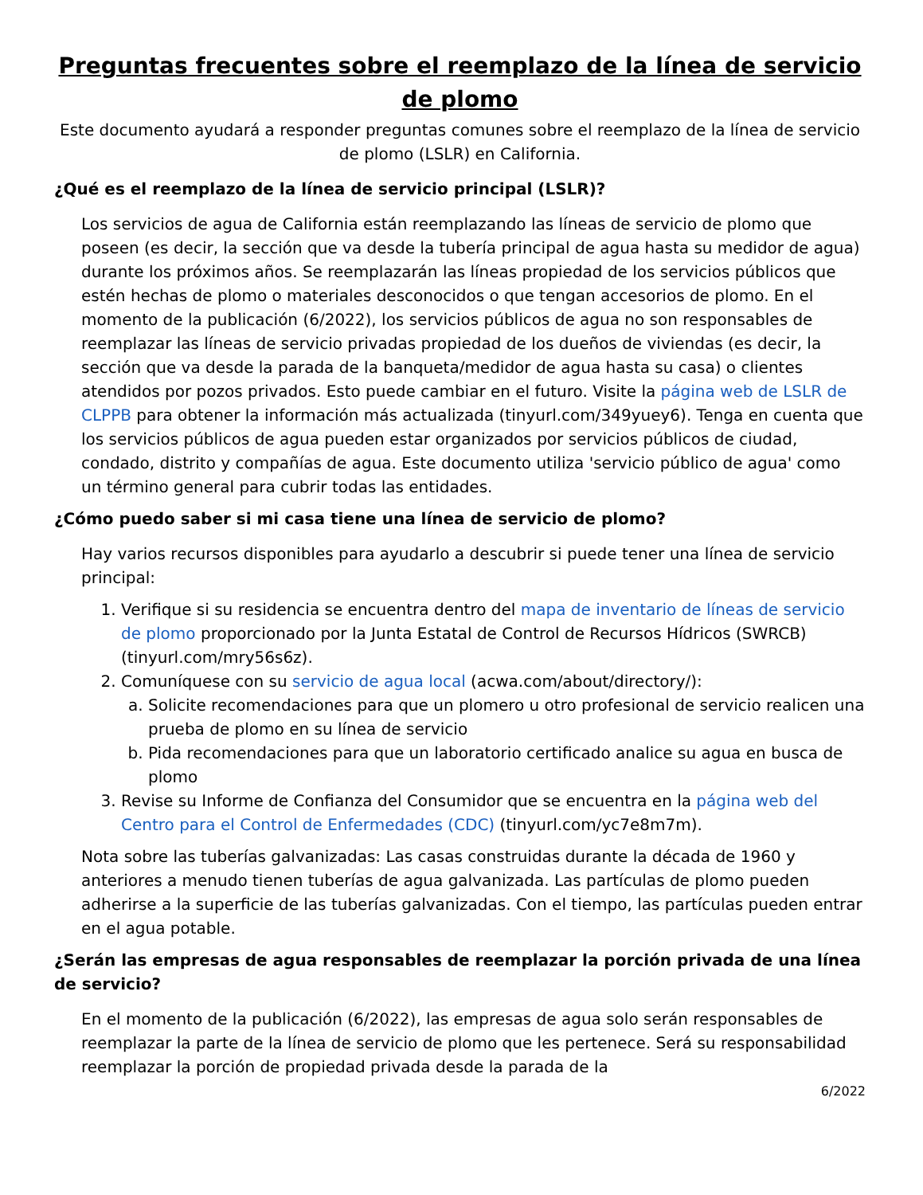Preguntas frecuentes sobre el reemplazo de la línea de servicio de plomo
Este documento ayudará a responder preguntas comunes sobre el reemplazo de la línea de servicio de plomo (LSLR) en California.
¿Qué es el reemplazo de la línea de servicio principal (LSLR)?
Los servicios de agua de California están reemplazando las líneas de servicio de plomo que poseen (es decir, la sección que va desde la tubería principal de agua hasta su medidor de agua) durante los próximos años. Se reemplazarán las líneas propiedad de los servicios públicos que estén hechas de plomo o materiales desconocidos o que tengan accesorios de plomo. En el momento de la publicación (6/2022), los servicios públicos de agua no son responsables de reemplazar las líneas de servicio privadas propiedad de los dueños de viviendas (es decir, la sección que va desde la parada de la banqueta/medidor de agua hasta su casa) o clientes atendidos por pozos privados. Esto puede cambiar en el futuro. Visite la página web de LSLR de CLPPB para obtener la información más actualizada (tinyurl.com/349yuey6). Tenga en cuenta que los servicios públicos de agua pueden estar organizados por servicios públicos de ciudad, condado, distrito y compañías de agua. Este documento utiliza 'servicio público de agua' como un término general para cubrir todas las entidades.
¿Cómo puedo saber si mi casa tiene una línea de servicio de plomo?
Hay varios recursos disponibles para ayudarlo a descubrir si puede tener una línea de servicio principal:
1. Verifique si su residencia se encuentra dentro del mapa de inventario de líneas de servicio de plomo proporcionado por la Junta Estatal de Control de Recursos Hídricos (SWRCB) (tinyurl.com/mry56s6z).
2. Comuníquese con su servicio de agua local (acwa.com/about/directory/):
a. Solicite recomendaciones para que un plomero u otro profesional de servicio realicen una prueba de plomo en su línea de servicio
b. Pida recomendaciones para que un laboratorio certificado analice su agua en busca de plomo
3. Revise su Informe de Confianza del Consumidor que se encuentra en la página web del Centro para el Control de Enfermedades (CDC) (tinyurl.com/yc7e8m7m).
Nota sobre las tuberías galvanizadas: Las casas construidas durante la década de 1960 y anteriores a menudo tienen tuberías de agua galvanizada. Las partículas de plomo pueden adherirse a la superficie de las tuberías galvanizadas. Con el tiempo, las partículas pueden entrar en el agua potable.
¿Serán las empresas de agua responsables de reemplazar la porción privada de una línea de servicio?
En el momento de la publicación (6/2022), las empresas de agua solo serán responsables de reemplazar la parte de la línea de servicio de plomo que les pertenece. Será su responsabilidad reemplazar la porción de propiedad privada desde la parada de la
6/2022